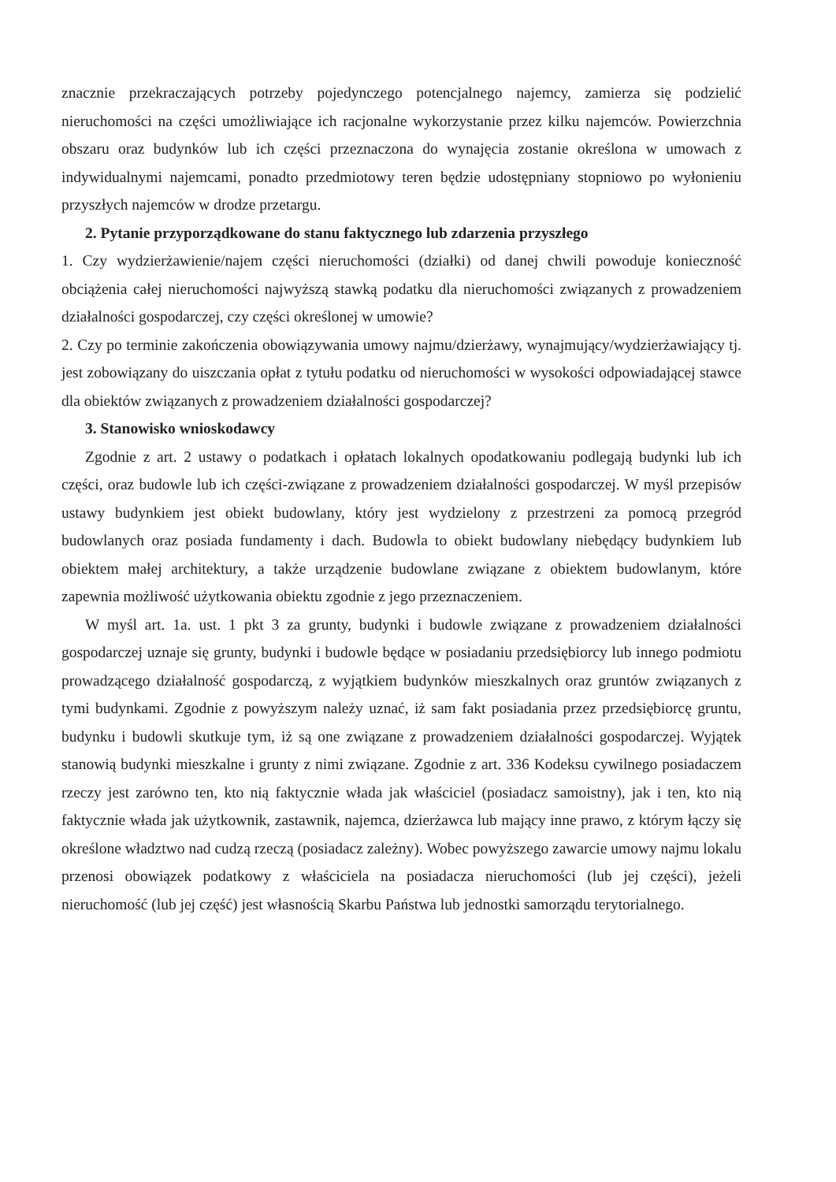znacznie przekraczających potrzeby pojedynczego potencjalnego najemcy, zamierza się podzielić nieruchomości na części umożliwiające ich racjonalne wykorzystanie przez kilku najemców. Powierzchnia obszaru oraz budynków lub ich części przeznaczona do wynajęcia zostanie określona w umowach z indywidualnymi najemcami, ponadto przedmiotowy teren będzie udostępniany stopniowo po wyłonieniu przyszłych najemców w drodze przetargu.
2. Pytanie przyporządkowane do stanu faktycznego lub zdarzenia przyszłego
1. Czy wydzierżawienie/najem części nieruchomości (działki) od danej chwili powoduje konieczność obciążenia całej nieruchomości najwyższą stawką podatku dla nieruchomości związanych z prowadzeniem działalności gospodarczej, czy części określonej w umowie?
2. Czy po terminie zakończenia obowiązywania umowy najmu/dzierżawy, wynajmujący/wydzierżawiający tj. jest zobowiązany do uiszczania opłat z tytułu podatku od nieruchomości w wysokości odpowiadającej stawce dla obiektów związanych z prowadzeniem działalności gospodarczej?
3. Stanowisko wnioskodawcy
Zgodnie z art. 2 ustawy o podatkach i opłatach lokalnych opodatkowaniu podlegają budynki lub ich części, oraz budowle lub ich części-związane z prowadzeniem działalności gospodarczej. W myśl przepisów ustawy budynkiem jest obiekt budowlany, który jest wydzielony z przestrzeni za pomocą przegród budowlanych oraz posiada fundamenty i dach. Budowla to obiekt budowlany niebędący budynkiem lub obiektem małej architektury, a także urządzenie budowlane związane z obiektem budowlanym, które zapewnia możliwość użytkowania obiektu zgodnie z jego przeznaczeniem.
W myśl art. 1a. ust. 1 pkt 3 za grunty, budynki i budowle związane z prowadzeniem działalności gospodarczej uznaje się grunty, budynki i budowle będące w posiadaniu przedsiębiorcy lub innego podmiotu prowadzącego działalność gospodarczą, z wyjątkiem budynków mieszkalnych oraz gruntów związanych z tymi budynkami. Zgodnie z powyższym należy uznać, iż sam fakt posiadania przez przedsiębiorcę gruntu, budynku i budowli skutkuje tym, iż są one związane z prowadzeniem działalności gospodarczej. Wyjątek stanowią budynki mieszkalne i grunty z nimi związane. Zgodnie z art. 336 Kodeksu cywilnego posiadaczem rzeczy jest zarówno ten, kto nią faktycznie włada jak właściciel (posiadacz samoistny), jak i ten, kto nią faktycznie włada jak użytkownik, zastawnik, najemca, dzierżawca lub mający inne prawo, z którym łączy się określone władztwo nad cudzą rzeczą (posiadacz zależny). Wobec powyższego zawarcie umowy najmu lokalu przenosi obowiązek podatkowy z właściciela na posiadacza nieruchomości (lub jej części), jeżeli nieruchomość (lub jej część) jest własnością Skarbu Państwa lub jednostki samorządu terytorialnego.